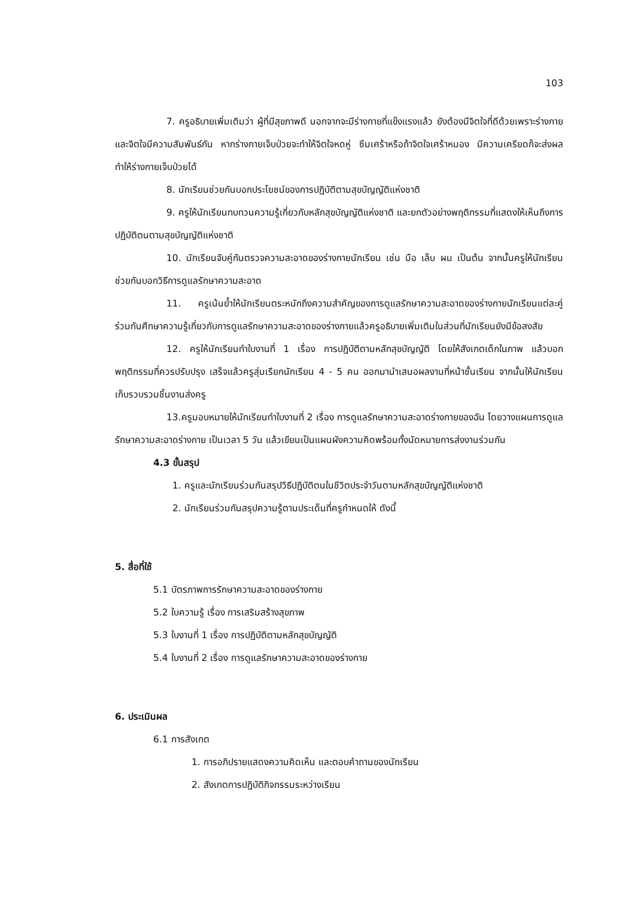103
7. ครูอธิบายเพิ่มเติมว่า ผู้ที่มีสุขภาพดี นอกจากจะมีร่างกายที่แข็งแรงแล้ว ยังต้องมีจิตใจที่ดีด้วยเพราะร่างกายและจิตใจมีความสัมพันธ์กัน หากร่างกายเจ็บป่วยจะทำให้จิตใจหดหู่ ซึมเศร้าหรือถ้าจิตใจเศร้าหมอง มีความเครียดก็จะส่งผลทำให้ร่างกายเจ็บป่วยได้
8. นักเรียนช่วยกันบอกประโยชน์ของการปฏิบัติตามสุขบัญญัติแห่งชาติ
9. ครูให้นักเรียนทบทวนความรู้เกี่ยวกับหลักสุขบัญญัติแห่งชาติ และยกตัวอย่างพฤติกรรมที่แสดงให้เห็นถึงการปฏิบัติตนตามสุขบัญญัติแห่งชาติ
10. นักเรียนจับคู่กันตรวจความสะอาดของร่างกายนักเรียน เช่น มือ เล็บ ผม เป็นต้น จากนั้นครูให้นักเรียนช่วยกันบอกวิธีการดูแลรักษาความสะอาด
11. ครูเน้นย้ำให้นักเรียนตระหนักถึงความสำคัญของการดูแลรักษาความสะอาดของร่างกายนักเรียนแต่ละคู่ร่วมกันศึกษาความรู้เกี่ยวกับการดูแลรักษาความสะอาดของร่างกายแล้วครูอธิบายเพิ่มเติมในส่วนที่นักเรียนยังมีข้อสงสัย
12. ครูให้นักเรียนทำใบงานที่ 1 เรื่อง การปฏิบัติตามหลักสุขบัญญัติ โดยให้สังเกตเด็กในภาพ แล้วบอกพฤติกรรมที่ควรปรับปรุง เสร็จแล้วครูสุ่มเรียกนักเรียน 4 - 5 คน ออกมานำเสนอผลงานที่หน้าชั้นเรียน จากนั้นให้นักเรียนเก็บรวบรวมชิ้นงานส่งครู
13.ครูมอบหมายให้นักเรียนทำใบงานที่ 2 เรื่อง การดูแลรักษาความสะอาดร่างกายของฉัน โดยวางแผนการดูแลรักษาความสะอาดร่างกาย เป็นเวลา 5 วัน แล้วเขียนเป็นแผนผังความคิดพร้อมทั้งนัดหมายการส่งงานร่วมกัน
4.3 ขั้นสรุป
1. ครูและนักเรียนร่วมกันสรุปวิธีปฏิบัติตนในชีวิตประจำวันตามหลักสุขบัญญัติแห่งชาติ
2. นักเรียนร่วมกันสรุปความรู้ตามประเด็นที่ครูกำหนดให้ ดังนี้
5. สื่อที่ใช้
5.1 บัตรภาพการรักษาความสะอาดของร่างกาย
5.2 ใบความรู้ เรื่อง การเสริมสร้างสุขภาพ
5.3 ใบงานที่ 1 เรื่อง การปฏิบัติตามหลักสุขบัญญัติ
5.4 ใบงานที่ 2 เรื่อง การดูแลรักษาความสะอาดของร่างกาย
6. ประเมินผล
6.1 การสังเกต
1. การอภิปรายแสดงความคิดเห็น และตอบคำถามของนักเรียน
2. สังเกตการปฏิบัติกิจกรรมระหว่างเรียน